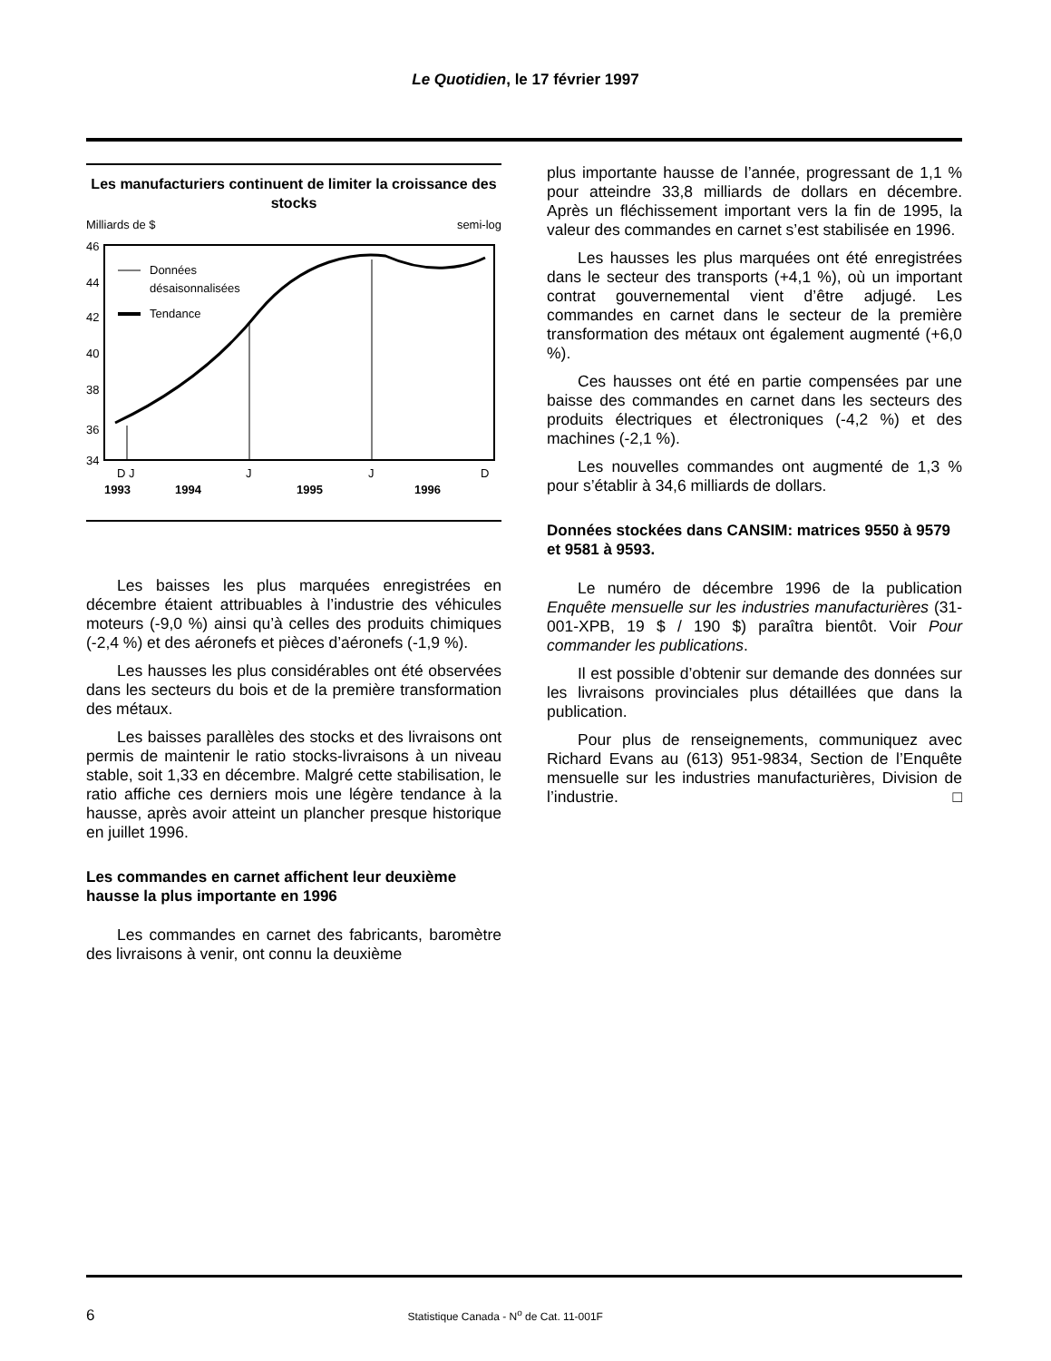Le Quotidien, le 17 février 1997
Les manufacturiers continuent de limiter la croissance des stocks
Milliards de $
semi-log
46
44
42
40
38
36
34
Données
désaisonnalisées
Tendance
D J
J
J
D
1993
1994
1995
1996
Les baisses les plus marquées enregistrées en décembre étaient attribuables à l’industrie des véhicules moteurs (-9,0 %) ainsi qu’à celles des produits chimiques (-2,4 %) et des aéronefs et pièces d’aéronefs (-1,9 %).
Les hausses les plus considérables ont été observées dans les secteurs du bois et de la première transformation des métaux.
Les baisses parallèles des stocks et des livraisons ont permis de maintenir le ratio stocks-livraisons à un niveau stable, soit 1,33 en décembre. Malgré cette stabilisation, le ratio affiche ces derniers mois une légère tendance à la hausse, après avoir atteint un plancher presque historique en juillet 1996.
Les commandes en carnet affichent leur deuxième hausse la plus importante en 1996
Les commandes en carnet des fabricants, baromètre des livraisons à venir, ont connu la deuxième
plus importante hausse de l’année, progressant de 1,1 % pour atteindre 33,8 milliards de dollars en décembre. Après un fléchissement important vers la fin de 1995, la valeur des commandes en carnet s’est stabilisée en 1996.
Les hausses les plus marquées ont été enregistrées dans le secteur des transports (+4,1 %), où un important contrat gouvernemental vient d’être adjugé. Les commandes en carnet dans le secteur de la première transformation des métaux ont également augmenté (+6,0 %).
Ces hausses ont été en partie compensées par une baisse des commandes en carnet dans les secteurs des produits électriques et électroniques (-4,2 %) et des machines (-2,1 %).
Les nouvelles commandes ont augmenté de 1,3 % pour s’établir à 34,6 milliards de dollars.
Données stockées dans CANSIM: matrices 9550 à 9579 et 9581 à 9593.
Le numéro de décembre 1996 de la publication Enquête mensuelle sur les industries manufacturières (31-001-XPB, 19 $ / 190 $) paraîtra bientôt. Voir Pour commander les publications.
Il est possible d’obtenir sur demande des données sur les livraisons provinciales plus détaillées que dans la publication.
Pour plus de renseignements, communiquez avec Richard Evans au (613) 951-9834, Section de l’Enquête mensuelle sur les industries manufacturières, Division de l’industrie. □
6 Statistique Canada - N<sup>o</sup> de Cat. 11-001F